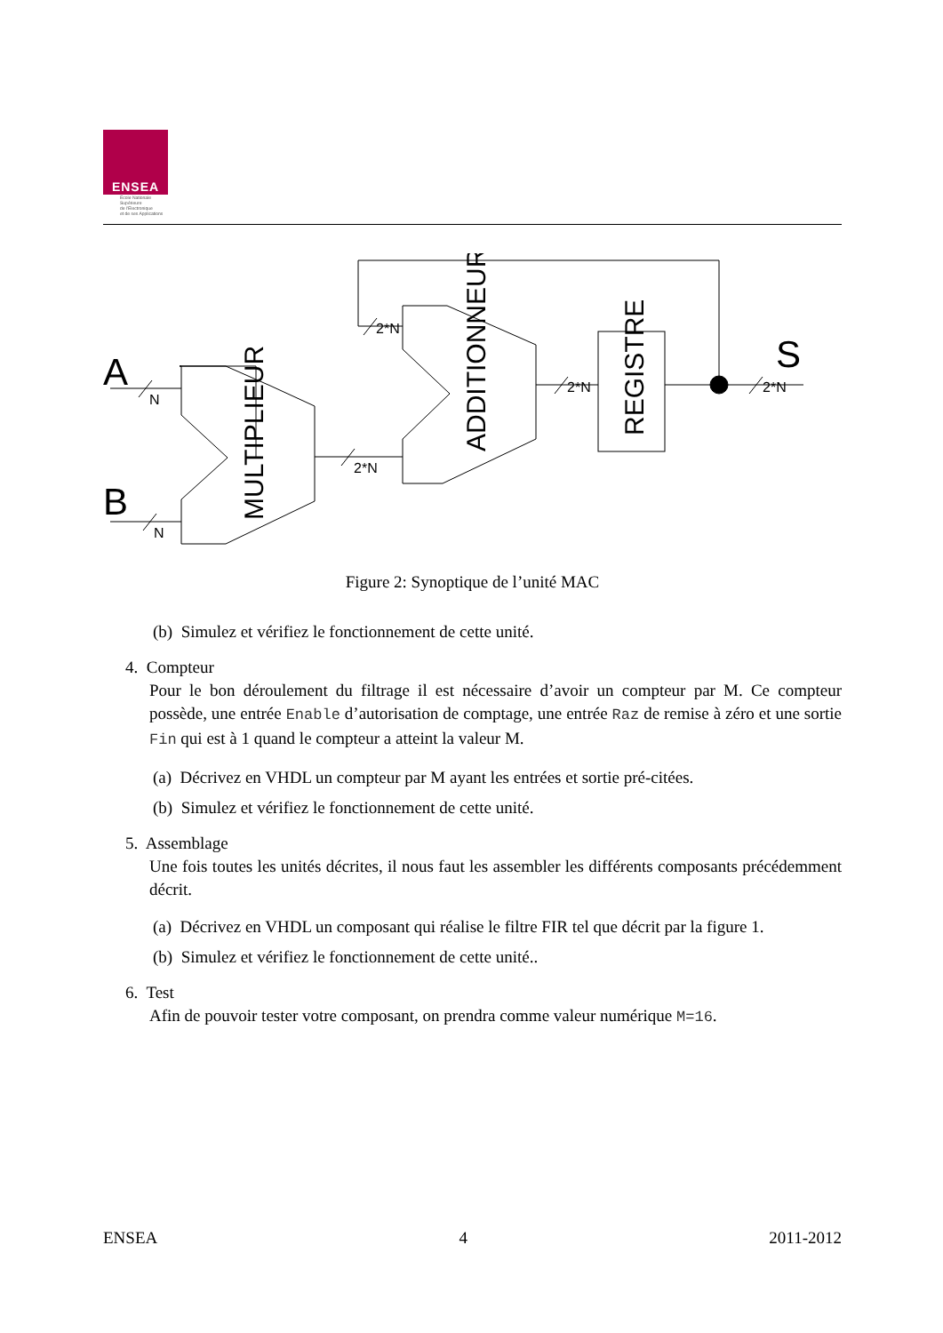ENSEA
Ecole Nationale
Supérieure
de l'Electronique
et de ses Applications
N
N
2*N
2*N
2*N
2*N
A
B
S
MULTIPLIEUR
ADDITIONNEUR
REGISTRE
Figure 2: Synoptique de l’unité MAC
(b) Simulez et vérifiez le fonctionnement de cette unité.
4. Compteur
Pour le bon déroulement du filtrage il est nécessaire d’avoir un compteur par M. Ce compteur possède, une entrée Enable d’autorisation de comptage, une entrée Raz de remise à zéro et une sortie Fin qui est à 1 quand le compteur a atteint la valeur M.
(a) Décrivez en VHDL un compteur par M ayant les entrées et sortie pré-citées.
(b) Simulez et vérifiez le fonctionnement de cette unité.
5. Assemblage
Une fois toutes les unités décrites, il nous faut les assembler les différents composants précédemment décrit.
(a) Décrivez en VHDL un composant qui réalise le filtre FIR tel que décrit par la figure 1.
(b) Simulez et vérifiez le fonctionnement de cette unité..
6. Test
Afin de pouvoir tester votre composant, on prendra comme valeur numérique M=16.
ENSEA 4 2011-2012